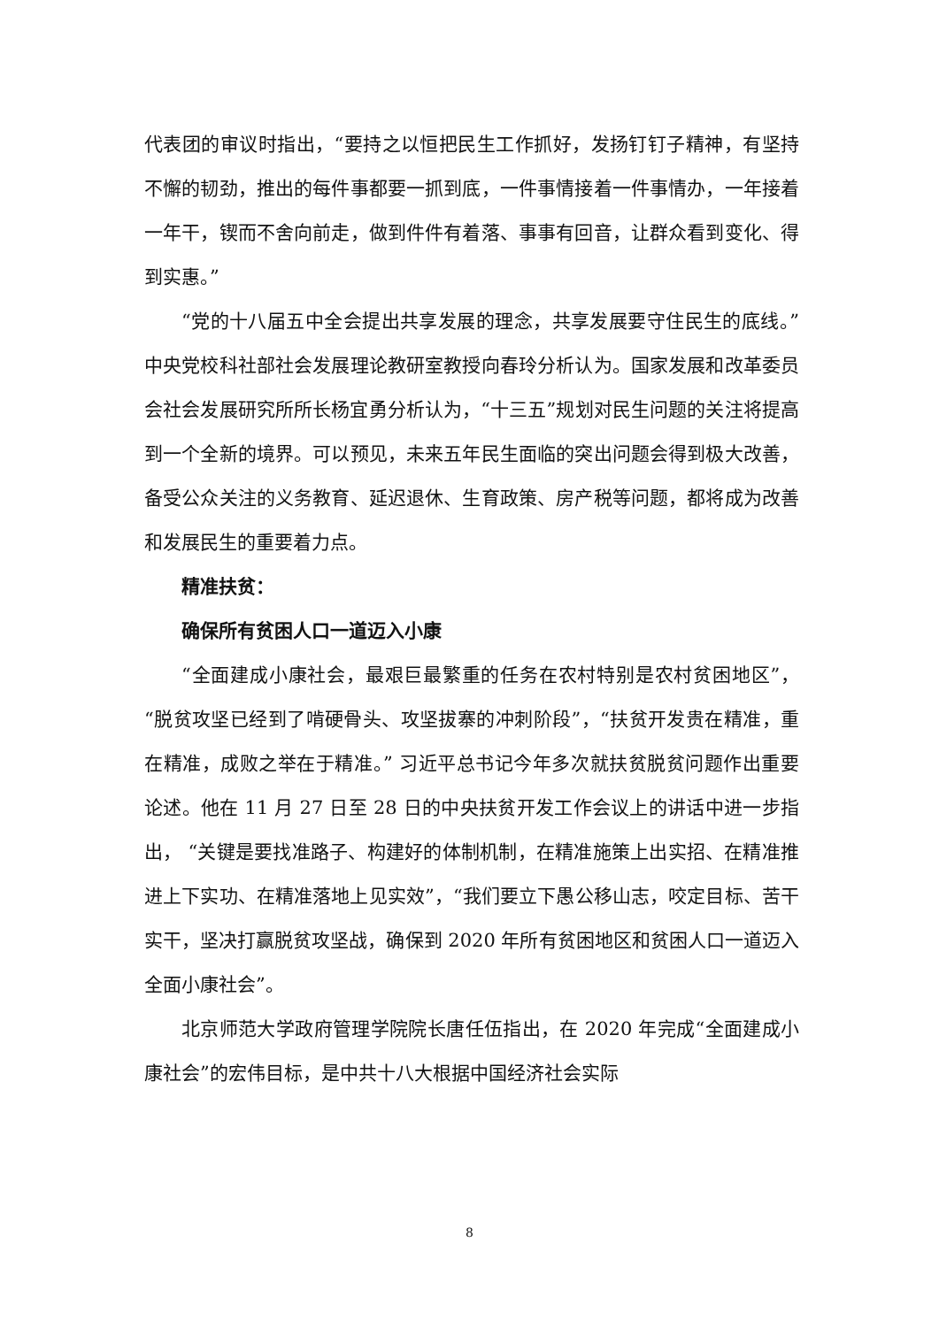代表团的审议时指出，“要持之以恒把民生工作抓好，发扬钉钉子精神，有坚持不懈的韧劲，推出的每件事都要一抓到底，一件事情接着一件事情办，一年接着一年干，锲而不舍向前走，做到件件有着落、事事有回音，让群众看到变化、得到实惠。”
“党的十八届五中全会提出共享发展的理念，共享发展要守住民生的底线。”中央党校科社部社会发展理论教研室教授向春玲分析认为。国家发展和改革委员会社会发展研究所所长杨宜勇分析认为，“十三五”规划对民生问题的关注将提高到一个全新的境界。可以预见，未来五年民生面临的突出问题会得到极大改善，备受公众关注的义务教育、延迟退休、生育政策、房产税等问题，都将成为改善和发展民生的重要着力点。
精准扶贫：
确保所有贫困人口一道迈入小康
“全面建成小康社会，最艰巨最繁重的任务在农村特别是农村贫困地区”，“脱贫攻坚已经到了啃硬骨头、攻坚拔寨的冲刺阶段”，“扶贫开发贵在精准，重在精准，成败之举在于精准。” 习近平总书记今年多次就扶贫脱贫问题作出重要论述。他在 11 月 27 日至 28 日的中央扶贫开发工作会议上的讲话中进一步指出， “关键是要找准路子、构建好的体制机制，在精准施策上出实招、在精准推进上下实功、在精准落地上见实效”，“我们要立下愚公移山志，咬定目标、苦干实干，坚决打赢脱贫攻坚战，确保到 2020 年所有贫困地区和贫困人口一道迈入全面小康社会”。
北京师范大学政府管理学院院长唐任伍指出，在 2020 年完成“全面建成小康社会”的宏伟目标，是中共十八大根据中国经济社会实际
8